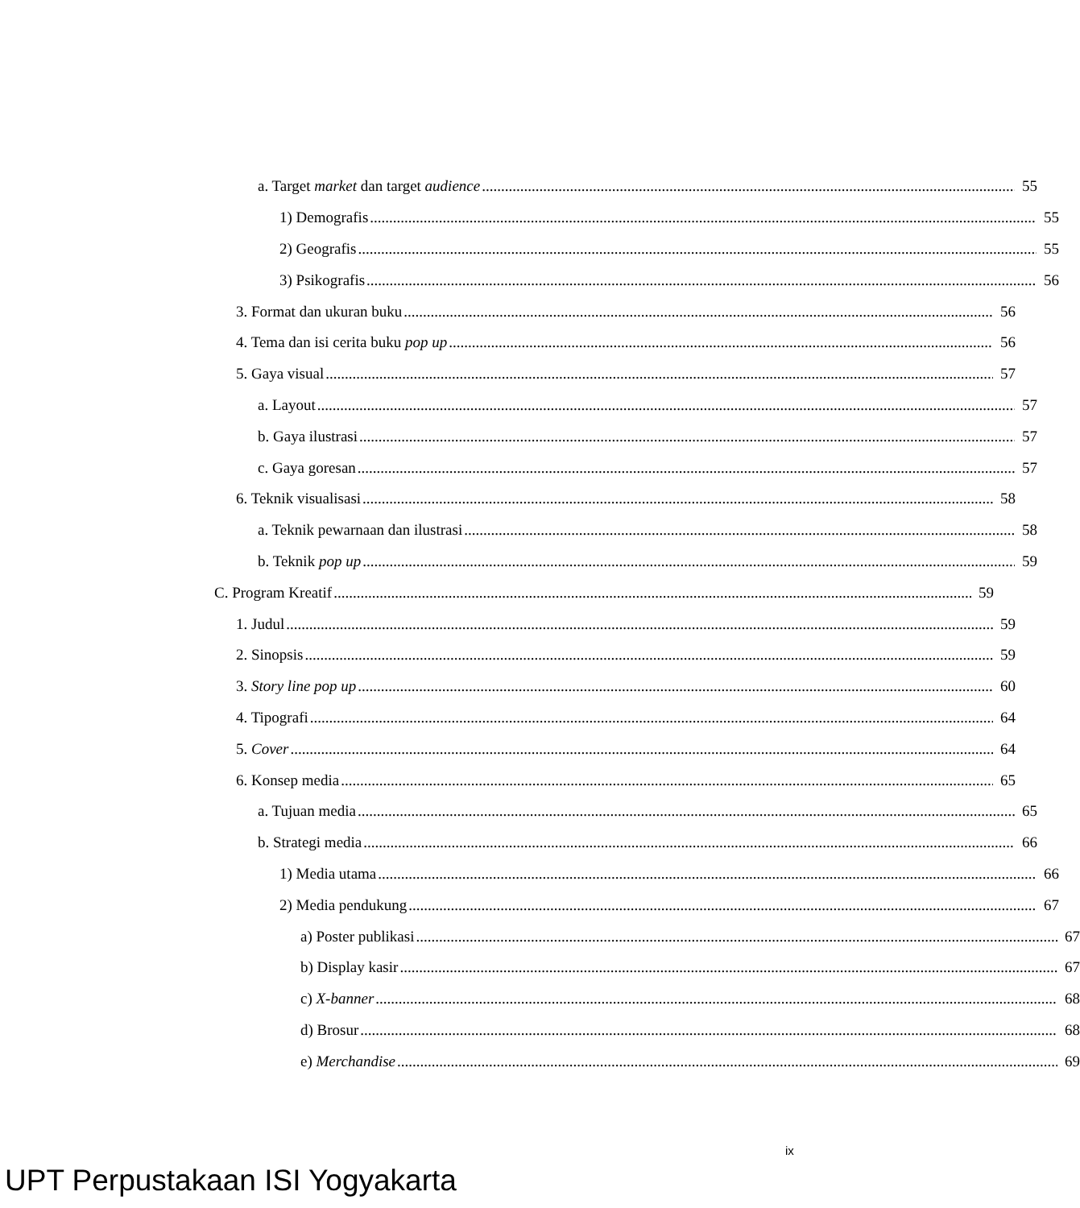a. Target market dan target audience 55
1) Demografis 55
2) Geografis 55
3) Psikografis 56
3. Format dan ukuran buku 56
4. Tema dan isi cerita buku pop up 56
5. Gaya visual 57
a. Layout 57
b. Gaya ilustrasi 57
c. Gaya goresan 57
6. Teknik visualisasi 58
a. Teknik pewarnaan dan ilustrasi 58
b. Teknik pop up 59
C. Program Kreatif 59
1. Judul 59
2. Sinopsis 59
3. Story line pop up 60
4. Tipografi 64
5. Cover 64
6. Konsep media 65
a. Tujuan media 65
b. Strategi media 66
1) Media utama 66
2) Media pendukung 67
a) Poster publikasi 67
b) Display kasir 67
c) X-banner 68
d) Brosur 68
e) Merchandise 69
ix
UPT Perpustakaan ISI Yogyakarta